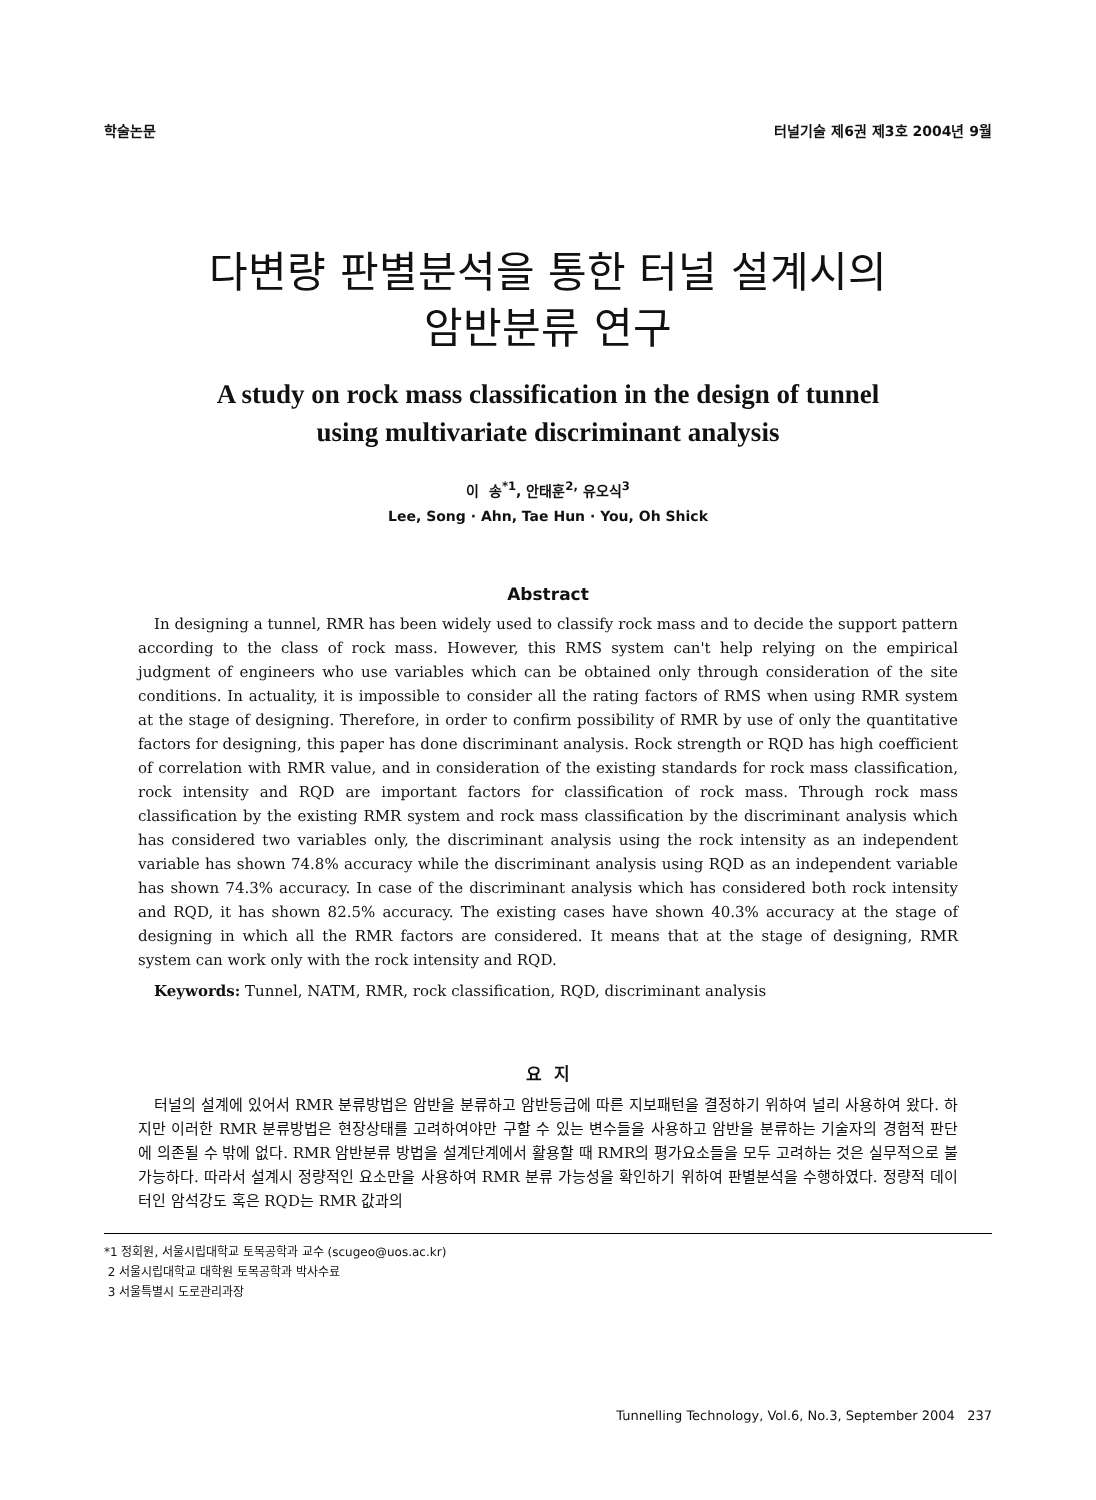학술논문 터널기술 제6권 제3호 2004년 9월
다변량 판별분석을 통한 터널 설계시의
암반분류 연구
A study on rock mass classification in the design of tunnel
using multivariate discriminant analysis
이 송<sup>*1</sup>, 안태훈<sup>2,</sup> 유오식<sup>3</sup>
Lee, Song · Ahn, Tae Hun · You, Oh Shick
Abstract
In designing a tunnel, RMR has been widely used to classify rock mass and to decide the support pattern according to the class of rock mass. However, this RMS system can't help relying on the empirical judgment of engineers who use variables which can be obtained only through consideration of the site conditions. In actuality, it is impossible to consider all the rating factors of RMS when using RMR system at the stage of designing. Therefore, in order to confirm possibility of RMR by use of only the quantitative factors for designing, this paper has done discriminant analysis. Rock strength or RQD has high coefficient of correlation with RMR value, and in consideration of the existing standards for rock mass classification, rock intensity and RQD are important factors for classification of rock mass. Through rock mass classification by the existing RMR system and rock mass classification by the discriminant analysis which has considered two variables only, the discriminant analysis using the rock intensity as an independent variable has shown 74.8% accuracy while the discriminant analysis using RQD as an independent variable has shown 74.3% accuracy. In case of the discriminant analysis which has considered both rock intensity and RQD, it has shown 82.5% accuracy. The existing cases have shown 40.3% accuracy at the stage of designing in which all the RMR factors are considered. It means that at the stage of designing, RMR system can work only with the rock intensity and RQD.
Keywords: Tunnel, NATM, RMR, rock classification, RQD, discriminant analysis
요 지
터널의 설계에 있어서 RMR 분류방법은 암반을 분류하고 암반등급에 따른 지보패턴을 결정하기 위하여 널리 사용하여 왔다. 하지만 이러한 RMR 분류방법은 현장상태를 고려하여야만 구할 수 있는 변수들을 사용하고 암반을 분류하는 기술자의 경험적 판단에 의존될 수 밖에 없다. RMR 암반분류 방법을 설계단계에서 활용할 때 RMR의 평가요소들을 모두 고려하는 것은 실무적으로 불가능하다. 따라서 설계시 정량적인 요소만을 사용하여 RMR 분류 가능성을 확인하기 위하여 판별분석을 수행하였다. 정량적 데이터인 암석강도 혹은 RQD는 RMR 값과의
*1 정회원, 서울시립대학교 토목공학과 교수 (scugeo@uos.ac.kr)
2 서울시립대학교 대학원 토목공학과 박사수료
3 서울특별시 도로관리과장
Tunnelling Technology, Vol.6, No.3, September 2004 237